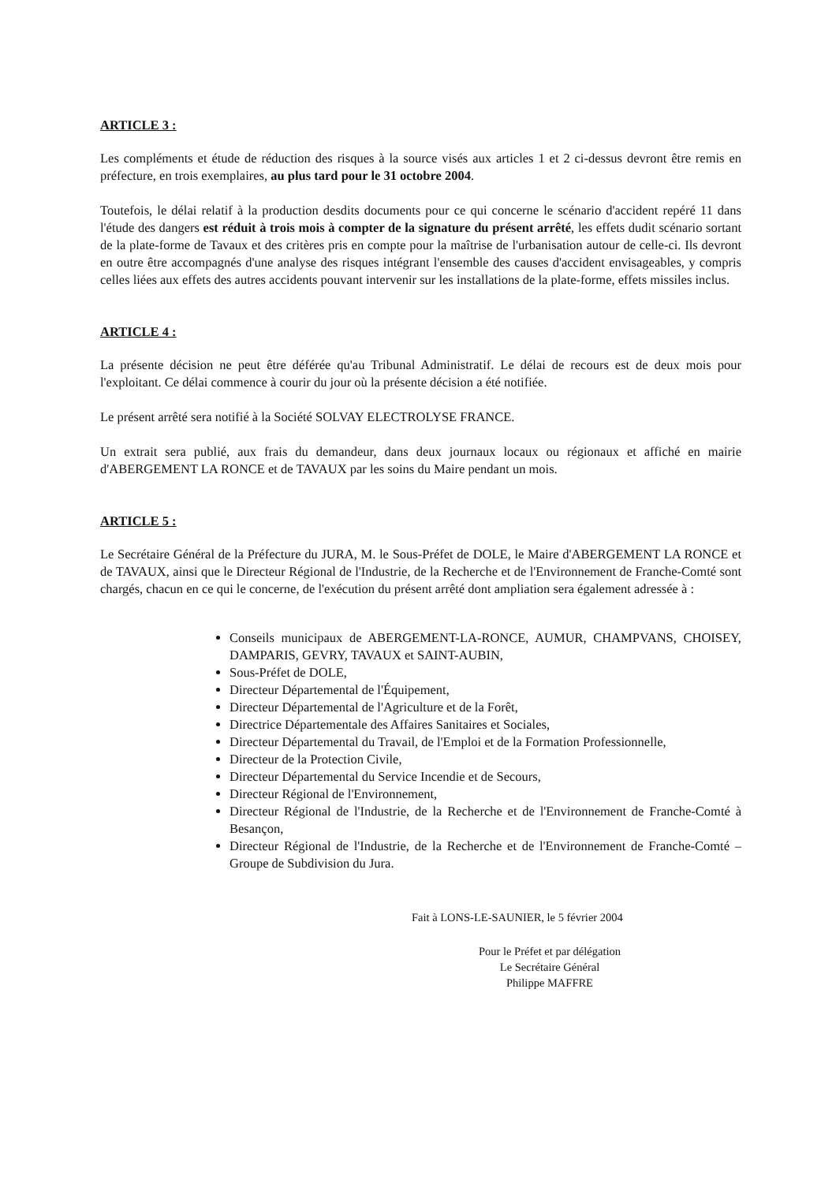ARTICLE 3 :
Les compléments et étude de réduction des risques à la source visés aux articles 1 et 2 ci-dessus devront être remis en préfecture, en trois exemplaires, au plus tard pour le 31 octobre 2004.
Toutefois, le délai relatif à la production desdits documents pour ce qui concerne le scénario d'accident repéré 11 dans l'étude des dangers est réduit à trois mois à compter de la signature du présent arrêté, les effets dudit scénario sortant de la plate-forme de Tavaux et des critères pris en compte pour la maîtrise de l'urbanisation autour de celle-ci. Ils devront en outre être accompagnés d'une analyse des risques intégrant l'ensemble des causes d'accident envisageables, y compris celles liées aux effets des autres accidents pouvant intervenir sur les installations de la plate-forme, effets missiles inclus.
ARTICLE 4 :
La présente décision ne peut être déférée qu'au Tribunal Administratif. Le délai de recours est de deux mois pour l'exploitant. Ce délai commence à courir du jour où la présente décision a été notifiée.
Le présent arrêté sera notifié à la Société SOLVAY ELECTROLYSE FRANCE.
Un extrait sera publié, aux frais du demandeur, dans deux journaux locaux ou régionaux et affiché en mairie d'ABERGEMENT LA RONCE et de TAVAUX par les soins du Maire pendant un mois.
ARTICLE 5 :
Le Secrétaire Général de la Préfecture du JURA, M. le Sous-Préfet de DOLE, le Maire d'ABERGEMENT LA RONCE et de TAVAUX, ainsi que le Directeur Régional de l'Industrie, de la Recherche et de l'Environnement de Franche-Comté sont chargés, chacun en ce qui le concerne, de l'exécution du présent arrêté dont ampliation sera également adressée à :
Conseils municipaux de ABERGEMENT-LA-RONCE, AUMUR, CHAMPVANS, CHOISEY, DAMPARIS, GEVRY, TAVAUX et SAINT-AUBIN,
Sous-Préfet de DOLE,
Directeur Départemental de l'Équipement,
Directeur Départemental de l'Agriculture et de la Forêt,
Directrice Départementale des Affaires Sanitaires et Sociales,
Directeur Départemental du Travail, de l'Emploi et de la Formation Professionnelle,
Directeur de la Protection Civile,
Directeur Départemental du Service Incendie et de Secours,
Directeur Régional de l'Environnement,
Directeur Régional de l'Industrie, de la Recherche et de l'Environnement de Franche-Comté à Besançon,
Directeur Régional de l'Industrie, de la Recherche et de l'Environnement de Franche-Comté – Groupe de Subdivision du Jura.
Fait à LONS-LE-SAUNIER, le 5 février 2004
Pour le Préfet et par délégation
Le Secrétaire Général
Philippe MAFFRE